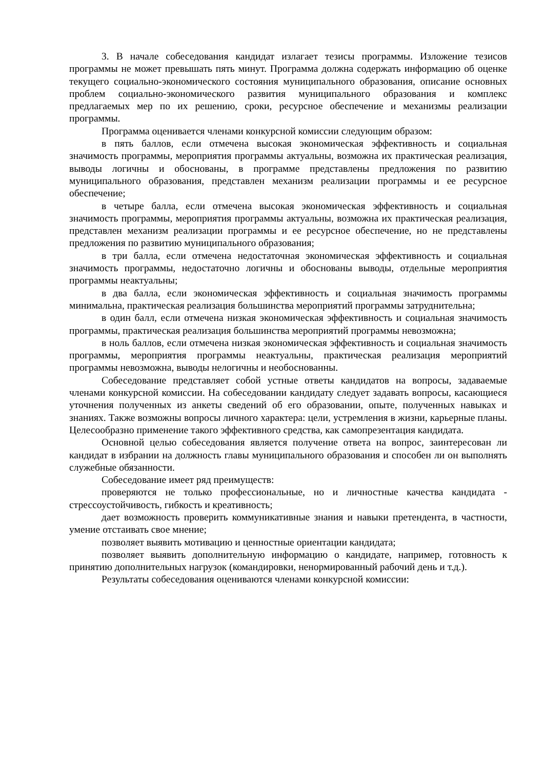3. В начале собеседования кандидат излагает тезисы программы. Изложение тезисов программы не может превышать пять минут. Программа должна содержать информацию об оценке текущего социально-экономического состояния муниципального образования, описание основных проблем социально-экономического развития муниципального образования и комплекс предлагаемых мер по их решению, сроки, ресурсное обеспечение и механизмы реализации программы.
Программа оценивается членами конкурсной комиссии следующим образом:
в пять баллов, если отмечена высокая экономическая эффективность и социальная значимость программы, мероприятия программы актуальны, возможна их практическая реализация, выводы логичны и обоснованы, в программе представлены предложения по развитию муниципального образования, представлен механизм реализации программы и ее ресурсное обеспечение;
в четыре балла, если отмечена высокая экономическая эффективность и социальная значимость программы, мероприятия программы актуальны, возможна их практическая реализация, представлен механизм реализации программы и ее ресурсное обеспечение, но не представлены предложения по развитию муниципального образования;
в три балла, если отмечена недостаточная экономическая эффективность и социальная значимость программы, недостаточно логичны и обоснованы выводы, отдельные мероприятия программы неактуальны;
в два балла, если экономическая эффективность и социальная значимость программы минимальна, практическая реализация большинства мероприятий программы затруднительна;
в один балл, если отмечена низкая экономическая эффективность и социальная значимость программы, практическая реализация большинства мероприятий программы невозможна;
в ноль баллов, если отмечена низкая экономическая эффективность и социальная значимость программы, мероприятия программы неактуальны, практическая реализация мероприятий программы невозможна, выводы нелогичны и необоснованны.
Собеседование представляет собой устные ответы кандидатов на вопросы, задаваемые членами конкурсной комиссии. На собеседовании кандидату следует задавать вопросы, касающиеся уточнения полученных из анкеты сведений об его образовании, опыте, полученных навыках и знаниях. Также возможны вопросы личного характера: цели, устремления в жизни, карьерные планы. Целесообразно применение такого эффективного средства, как самопрезентация кандидата.
Основной целью собеседования является получение ответа на вопрос, заинтересован ли кандидат в избрании на должность главы муниципального образования и способен ли он выполнять служебные обязанности.
Собеседование имеет ряд преимуществ:
проверяются не только профессиональные, но и личностные качества кандидата - стрессоустойчивость, гибкость и креативность;
дает возможность проверить коммуникативные знания и навыки претендента, в частности, умение отстаивать свое мнение;
позволяет выявить мотивацию и ценностные ориентации кандидата;
позволяет выявить дополнительную информацию о кандидате, например, готовность к принятию дополнительных нагрузок (командировки, ненормированный рабочий день и т.д.).
Результаты собеседования оцениваются членами конкурсной комиссии: